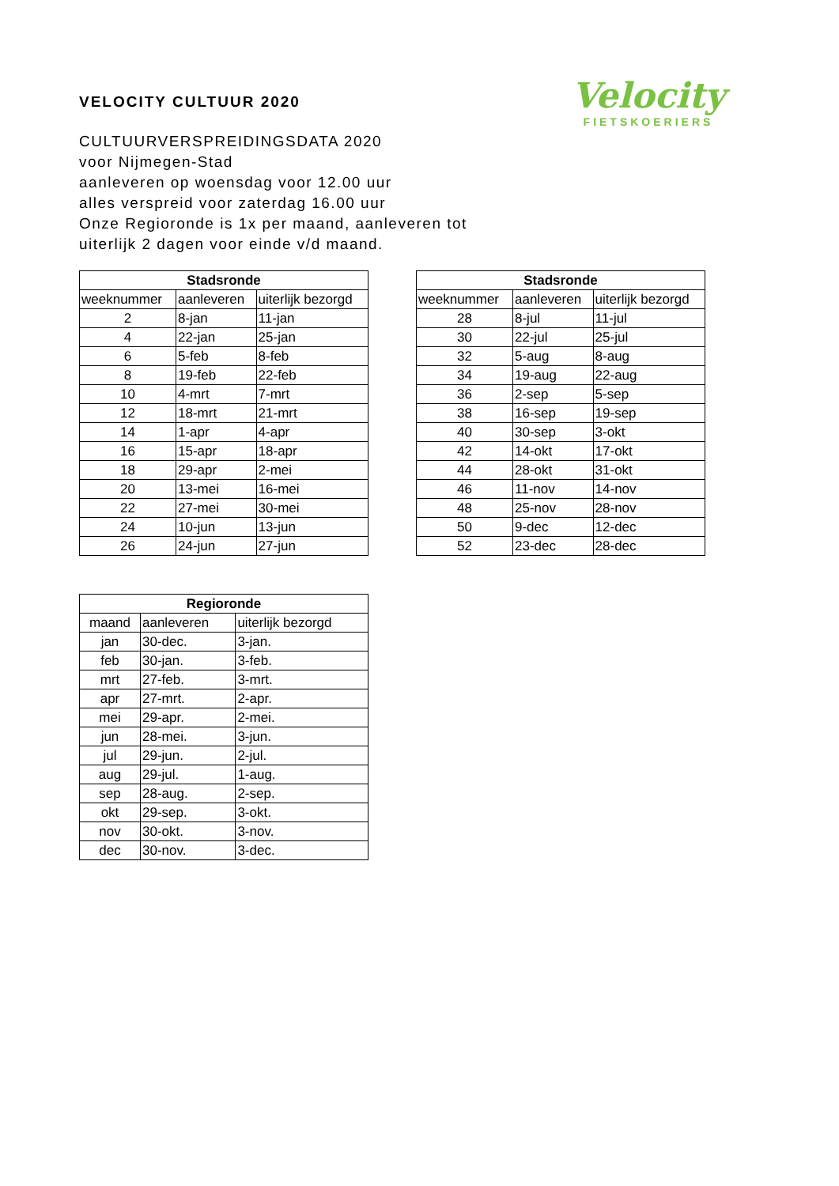Velocity
FIETSKOERIERS
VELOCITY CULTUUR 2020
CULTUURVERSPREIDINGSDATA 2020
voor Nijmegen-Stad
aanleveren op woensdag voor 12.00 uur
alles verspreid voor zaterdag 16.00 uur
Onze Regioronde is 1x per maand, aanleveren tot
uiterlijk 2 dagen voor einde v/d maand.
| Stadsronde | | |
| --- | --- | --- |
| weeknummer | aanleveren | uiterlijk bezorgd |
| 2 | 8-jan | 11-jan |
| 4 | 22-jan | 25-jan |
| 6 | 5-feb | 8-feb |
| 8 | 19-feb | 22-feb |
| 10 | 4-mrt | 7-mrt |
| 12 | 18-mrt | 21-mrt |
| 14 | 1-apr | 4-apr |
| 16 | 15-apr | 18-apr |
| 18 | 29-apr | 2-mei |
| 20 | 13-mei | 16-mei |
| 22 | 27-mei | 30-mei |
| 24 | 10-jun | 13-jun |
| 26 | 24-jun | 27-jun |
| Stadsronde | | |
| --- | --- | --- |
| weeknummer | aanleveren | uiterlijk bezorgd |
| 28 | 8-jul | 11-jul |
| 30 | 22-jul | 25-jul |
| 32 | 5-aug | 8-aug |
| 34 | 19-aug | 22-aug |
| 36 | 2-sep | 5-sep |
| 38 | 16-sep | 19-sep |
| 40 | 30-sep | 3-okt |
| 42 | 14-okt | 17-okt |
| 44 | 28-okt | 31-okt |
| 46 | 11-nov | 14-nov |
| 48 | 25-nov | 28-nov |
| 50 | 9-dec | 12-dec |
| 52 | 23-dec | 28-dec |
| Regioronde | | |
| --- | --- | --- |
| maand | aanleveren | uiterlijk bezorgd |
| jan | 30-dec. | 3-jan. |
| feb | 30-jan. | 3-feb. |
| mrt | 27-feb. | 3-mrt. |
| apr | 27-mrt. | 2-apr. |
| mei | 29-apr. | 2-mei. |
| jun | 28-mei. | 3-jun. |
| jul | 29-jun. | 2-jul. |
| aug | 29-jul. | 1-aug. |
| sep | 28-aug. | 2-sep. |
| okt | 29-sep. | 3-okt. |
| nov | 30-okt. | 3-nov. |
| dec | 30-nov. | 3-dec. |